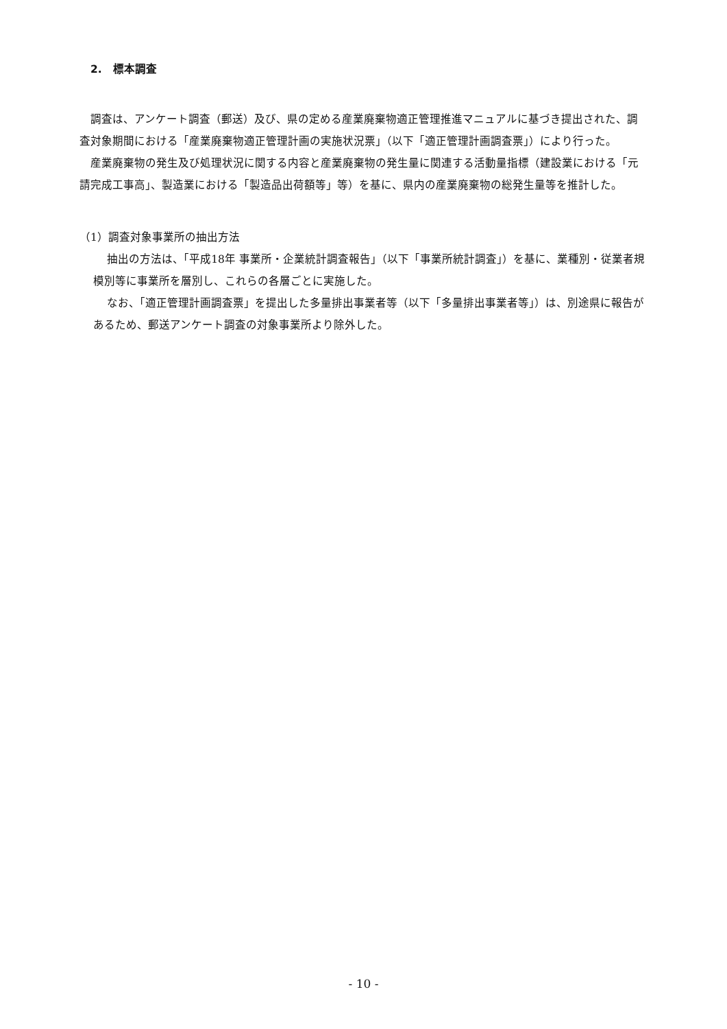2.　標本調査
調査は、アンケート調査（郵送）及び、県の定める産業廃棄物適正管理推進マニュアルに基づき提出された、調査対象期間における「産業廃棄物適正管理計画の実施状況票」（以下「適正管理計画調査票」）により行った。
産業廃棄物の発生及び処理状況に関する内容と産業廃棄物の発生量に関連する活動量指標（建設業における「元請完成工事高」、製造業における「製造品出荷額等」等）を基に、県内の産業廃棄物の総発生量等を推計した。
（1）調査対象事業所の抽出方法
抽出の方法は、「平成18年 事業所・企業統計調査報告」（以下「事業所統計調査」）を基に、業種別・従業者規模別等に事業所を層別し、これらの各層ごとに実施した。
なお、「適正管理計画調査票」を提出した多量排出事業者等（以下「多量排出事業者等」）は、別途県に報告があるため、郵送アンケート調査の対象事業所より除外した。
- 10 -